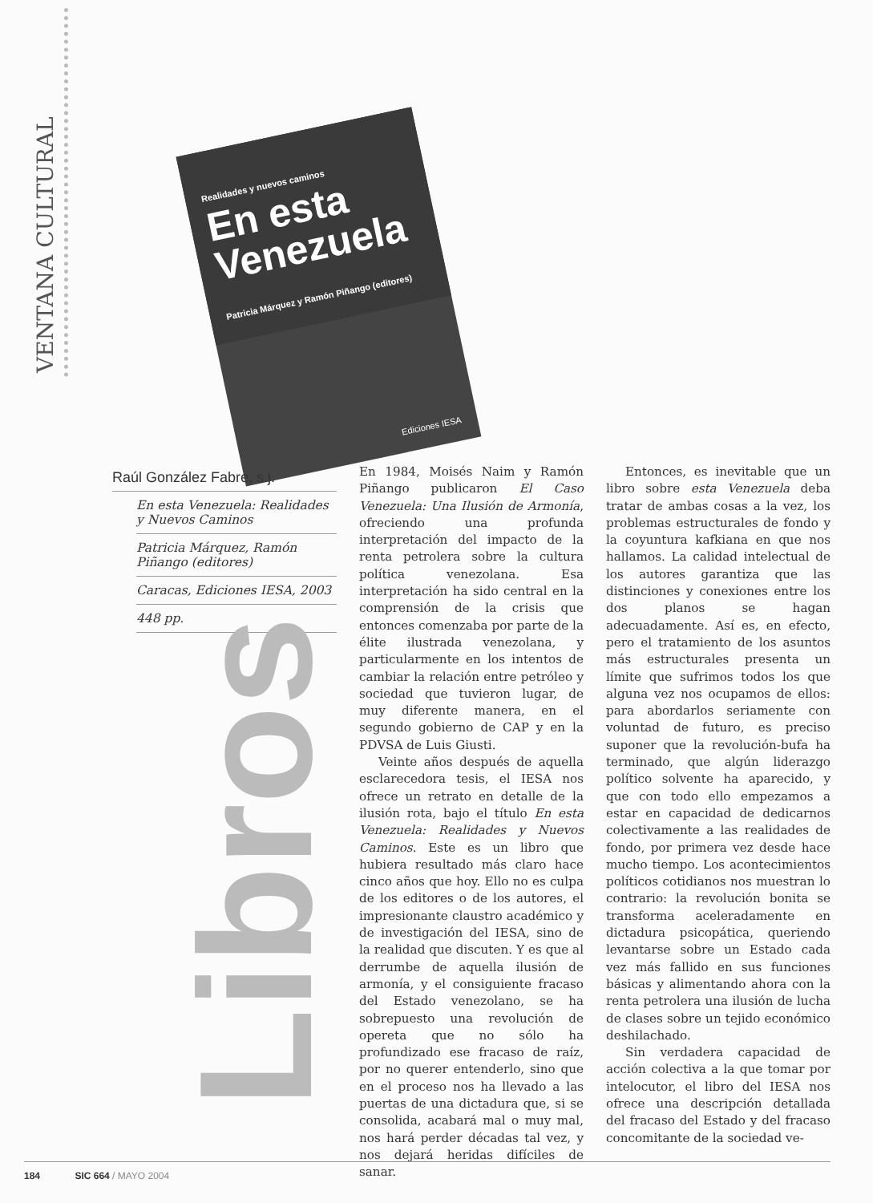VENTANA CULTURAL
Realidades y nuevos caminos
En esta
Venezuela
Patricia Márquez y Ramón Piñango (editores)
Ediciones IESA
Raúl González Fabre, s.j.
En esta Venezuela: Realidades y Nuevos Caminos
Patricia Márquez, Ramón Piñango (editores)
Caracas, Ediciones IESA, 2003
448 pp.
Libros
En 1984, Moisés Naim y Ramón Piñango publicaron El Caso Venezuela: Una Ilusión de Armonía, ofreciendo una profunda interpretación del impacto de la renta petrolera sobre la cultura política venezolana. Esa interpretación ha sido central en la comprensión de la crisis que entonces comenzaba por parte de la élite ilustrada venezolana, y particularmente en los intentos de cambiar la relación entre petróleo y sociedad que tuvieron lugar, de muy diferente manera, en el segundo gobierno de CAP y en la PDVSA de Luis Giusti.
Veinte años después de aquella esclarecedora tesis, el IESA nos ofrece un retrato en detalle de la ilusión rota, bajo el título En esta Venezuela: Realidades y Nuevos Caminos. Este es un libro que hubiera resultado más claro hace cinco años que hoy. Ello no es culpa de los editores o de los autores, el impresionante claustro académico y de investigación del IESA, sino de la realidad que discuten. Y es que al derrumbe de aquella ilusión de armonía, y el consiguiente fracaso del Estado venezolano, se ha sobrepuesto una revolución de opereta que no sólo ha profundizado ese fracaso de raíz, por no querer entenderlo, sino que en el proceso nos ha llevado a las puertas de una dictadura que, si se consolida, acabará mal o muy mal, nos hará perder décadas tal vez, y nos dejará heridas difíciles de sanar.
Entonces, es inevitable que un libro sobre esta Venezuela deba tratar de ambas cosas a la vez, los problemas estructurales de fondo y la coyuntura kafkiana en que nos hallamos. La calidad intelectual de los autores garantiza que las distinciones y conexiones entre los dos planos se hagan adecuadamente. Así es, en efecto, pero el tratamiento de los asuntos más estructurales presenta un límite que sufrimos todos los que alguna vez nos ocupamos de ellos: para abordarlos seriamente con voluntad de futuro, es preciso suponer que la revolución-bufa ha terminado, que algún liderazgo político solvente ha aparecido, y que con todo ello empezamos a estar en capacidad de dedicarnos colectivamente a las realidades de fondo, por primera vez desde hace mucho tiempo. Los acontecimientos políticos cotidianos nos muestran lo contrario: la revolución bonita se transforma aceleradamente en dictadura psicopática, queriendo levantarse sobre un Estado cada vez más fallido en sus funciones básicas y alimentando ahora con la renta petrolera una ilusión de lucha de clases sobre un tejido económico deshilachado.
Sin verdadera capacidad de acción colectiva a la que tomar por intelocutor, el libro del IESA nos ofrece una descripción detallada del fracaso del Estado y del fracaso concomitante de la sociedad ve-
184 SIC 664 / MAYO 2004